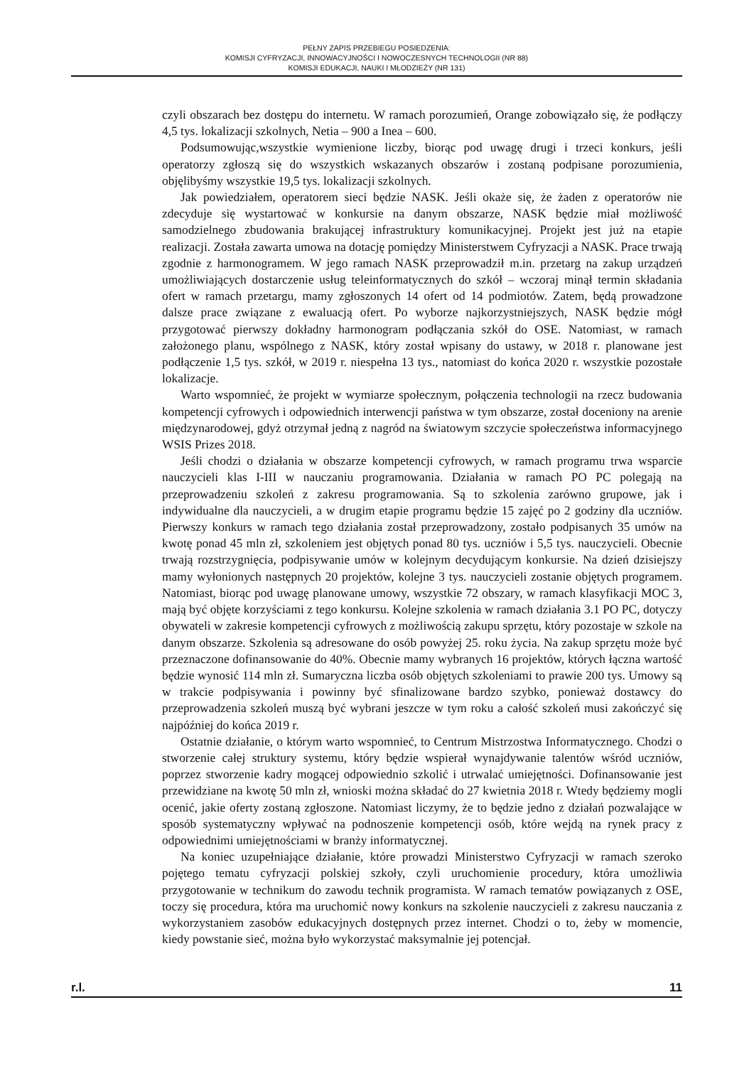PEŁNY ZAPIS PRZEBIEGU POSIEDZENIA:
KOMISJI CYFRYZACJI, INNOWACYJNOŚCI I NOWOCZESNYCH TECHNOLOGII (NR 88)
KOMISJI EDUKACJI, NAUKI I MŁODZIEŻY (NR 131)
czyli obszarach bez dostępu do internetu. W ramach porozumień, Orange zobowiązało się, że podłączy 4,5 tys. lokalizacji szkolnych, Netia – 900 a Inea – 600.
Podsumowując,wszystkie wymienione liczby, biorąc pod uwagę drugi i trzeci konkurs, jeśli operatorzy zgłoszą się do wszystkich wskazanych obszarów i zostaną podpisane porozumienia, objęlibyśmy wszystkie 19,5 tys. lokalizacji szkolnych.
Jak powiedziałem, operatorem sieci będzie NASK. Jeśli okaże się, że żaden z operatorów nie zdecyduje się wystartować w konkursie na danym obszarze, NASK będzie miał możliwość samodzielnego zbudowania brakującej infrastruktury komunikacyjnej. Projekt jest już na etapie realizacji. Została zawarta umowa na dotację pomiędzy Ministerstwem Cyfryzacji a NASK. Prace trwają zgodnie z harmonogramem. W jego ramach NASK przeprowadził m.in. przetarg na zakup urządzeń umożliwiających dostarczenie usług teleinformatycznych do szkół – wczoraj minął termin składania ofert w ramach przetargu, mamy zgłoszonych 14 ofert od 14 podmiotów. Zatem, będą prowadzone dalsze prace związane z ewaluacją ofert. Po wyborze najkorzystniejszych, NASK będzie mógł przygotować pierwszy dokładny harmonogram podłączania szkół do OSE. Natomiast, w ramach założonego planu, wspólnego z NASK, który został wpisany do ustawy, w 2018 r. planowane jest podłączenie 1,5 tys. szkół, w 2019 r. niespełna 13 tys., natomiast do końca 2020 r. wszystkie pozostałe lokalizacje.
Warto wspomnieć, że projekt w wymiarze społecznym, połączenia technologii na rzecz budowania kompetencji cyfrowych i odpowiednich interwencji państwa w tym obszarze, został doceniony na arenie międzynarodowej, gdyż otrzymał jedną z nagród na światowym szczycie społeczeństwa informacyjnego WSIS Prizes 2018.
Jeśli chodzi o działania w obszarze kompetencji cyfrowych, w ramach programu trwa wsparcie nauczycieli klas I-III w nauczaniu programowania. Działania w ramach PO PC polegają na przeprowadzeniu szkoleń z zakresu programowania. Są to szkolenia zarówno grupowe, jak i indywidualne dla nauczycieli, a w drugim etapie programu będzie 15 zajęć po 2 godziny dla uczniów. Pierwszy konkurs w ramach tego działania został przeprowadzony, zostało podpisanych 35 umów na kwotę ponad 45 mln zł, szkoleniem jest objętych ponad 80 tys. uczniów i 5,5 tys. nauczycieli. Obecnie trwają rozstrzygnięcia, podpisywanie umów w kolejnym decydującym konkursie. Na dzień dzisiejszy mamy wyłonionych następnych 20 projektów, kolejne 3 tys. nauczycieli zostanie objętych programem. Natomiast, biorąc pod uwagę planowane umowy, wszystkie 72 obszary, w ramach klasyfikacji MOC 3, mają być objęte korzyściami z tego konkursu. Kolejne szkolenia w ramach działania 3.1 PO PC, dotyczy obywateli w zakresie kompetencji cyfrowych z możliwością zakupu sprzętu, który pozostaje w szkole na danym obszarze. Szkolenia są adresowane do osób powyżej 25. roku życia. Na zakup sprzętu może być przeznaczone dofinansowanie do 40%. Obecnie mamy wybranych 16 projektów, których łączna wartość będzie wynosić 114 mln zł. Sumaryczna liczba osób objętych szkoleniami to prawie 200 tys. Umowy są w trakcie podpisywania i powinny być sfinalizowane bardzo szybko, ponieważ dostawcy do przeprowadzenia szkoleń muszą być wybrani jeszcze w tym roku a całość szkoleń musi zakończyć się najpóźniej do końca 2019 r.
Ostatnie działanie, o którym warto wspomnieć, to Centrum Mistrzostwa Informatycznego. Chodzi o stworzenie całej struktury systemu, który będzie wspierał wynajdywanie talentów wśród uczniów, poprzez stworzenie kadry mogącej odpowiednio szkolić i utrwalać umiejętności. Dofinansowanie jest przewidziane na kwotę 50 mln zł, wnioski można składać do 27 kwietnia 2018 r. Wtedy będziemy mogli ocenić, jakie oferty zostaną zgłoszone. Natomiast liczymy, że to będzie jedno z działań pozwalające w sposób systematyczny wpływać na podnoszenie kompetencji osób, które wejdą na rynek pracy z odpowiednimi umiejętnościami w branży informatycznej.
Na koniec uzupełniające działanie, które prowadzi Ministerstwo Cyfryzacji w ramach szeroko pojętego tematu cyfryzacji polskiej szkoły, czyli uruchomienie procedury, która umożliwia przygotowanie w technikum do zawodu technik programista. W ramach tematów powiązanych z OSE, toczy się procedura, która ma uruchomić nowy konkurs na szkolenie nauczycieli z zakresu nauczania z wykorzystaniem zasobów edukacyjnych dostępnych przez internet. Chodzi o to, żeby w momencie, kiedy powstanie sieć, można było wykorzystać maksymalnie jej potencjał.
r.l. 11